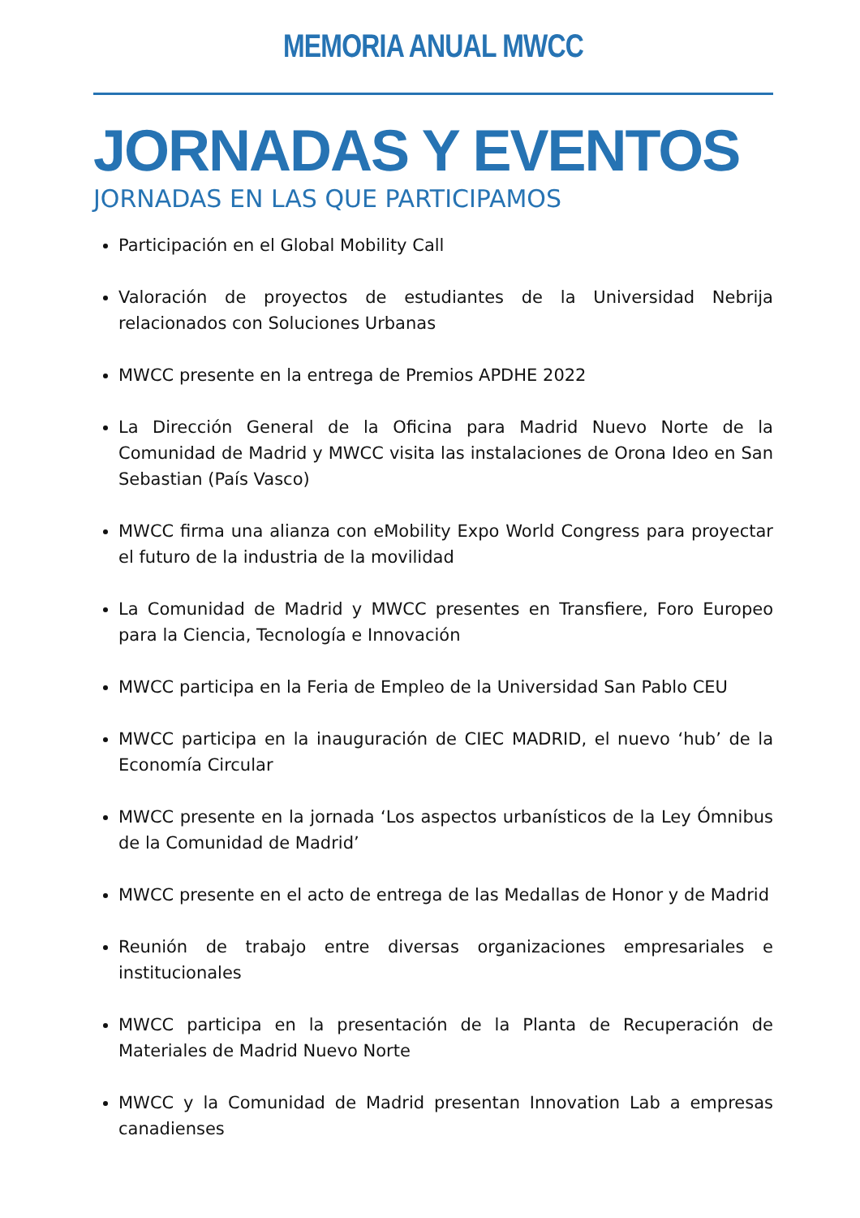MEMORIA ANUAL MWCC
JORNADAS Y EVENTOS
JORNADAS EN LAS QUE PARTICIPAMOS
Participación en el Global Mobility Call
Valoración de proyectos de estudiantes de la Universidad Nebrija relacionados con Soluciones Urbanas
MWCC presente en la entrega de Premios APDHE 2022
La Dirección General de la Oficina para Madrid Nuevo Norte de la Comunidad de Madrid y MWCC visita las instalaciones de Orona Ideo en San Sebastian (País Vasco)
MWCC firma una alianza con eMobility Expo World Congress para proyectar el futuro de la industria de la movilidad
La Comunidad de Madrid y MWCC presentes en Transfiere, Foro Europeo para la Ciencia, Tecnología e Innovación
MWCC participa en la Feria de Empleo de la Universidad San Pablo CEU
MWCC participa en la inauguración de CIEC MADRID, el nuevo ‘hub’ de la Economía Circular
MWCC presente en la jornada ‘Los aspectos urbanísticos de la Ley Ómnibus de la Comunidad de Madrid’
MWCC presente en el acto de entrega de las Medallas de Honor y de Madrid
Reunión de trabajo entre diversas organizaciones empresariales e institucionales
MWCC participa en la presentación de la Planta de Recuperación de Materiales de Madrid Nuevo Norte
MWCC y la Comunidad de Madrid presentan Innovation Lab a empresas canadienses